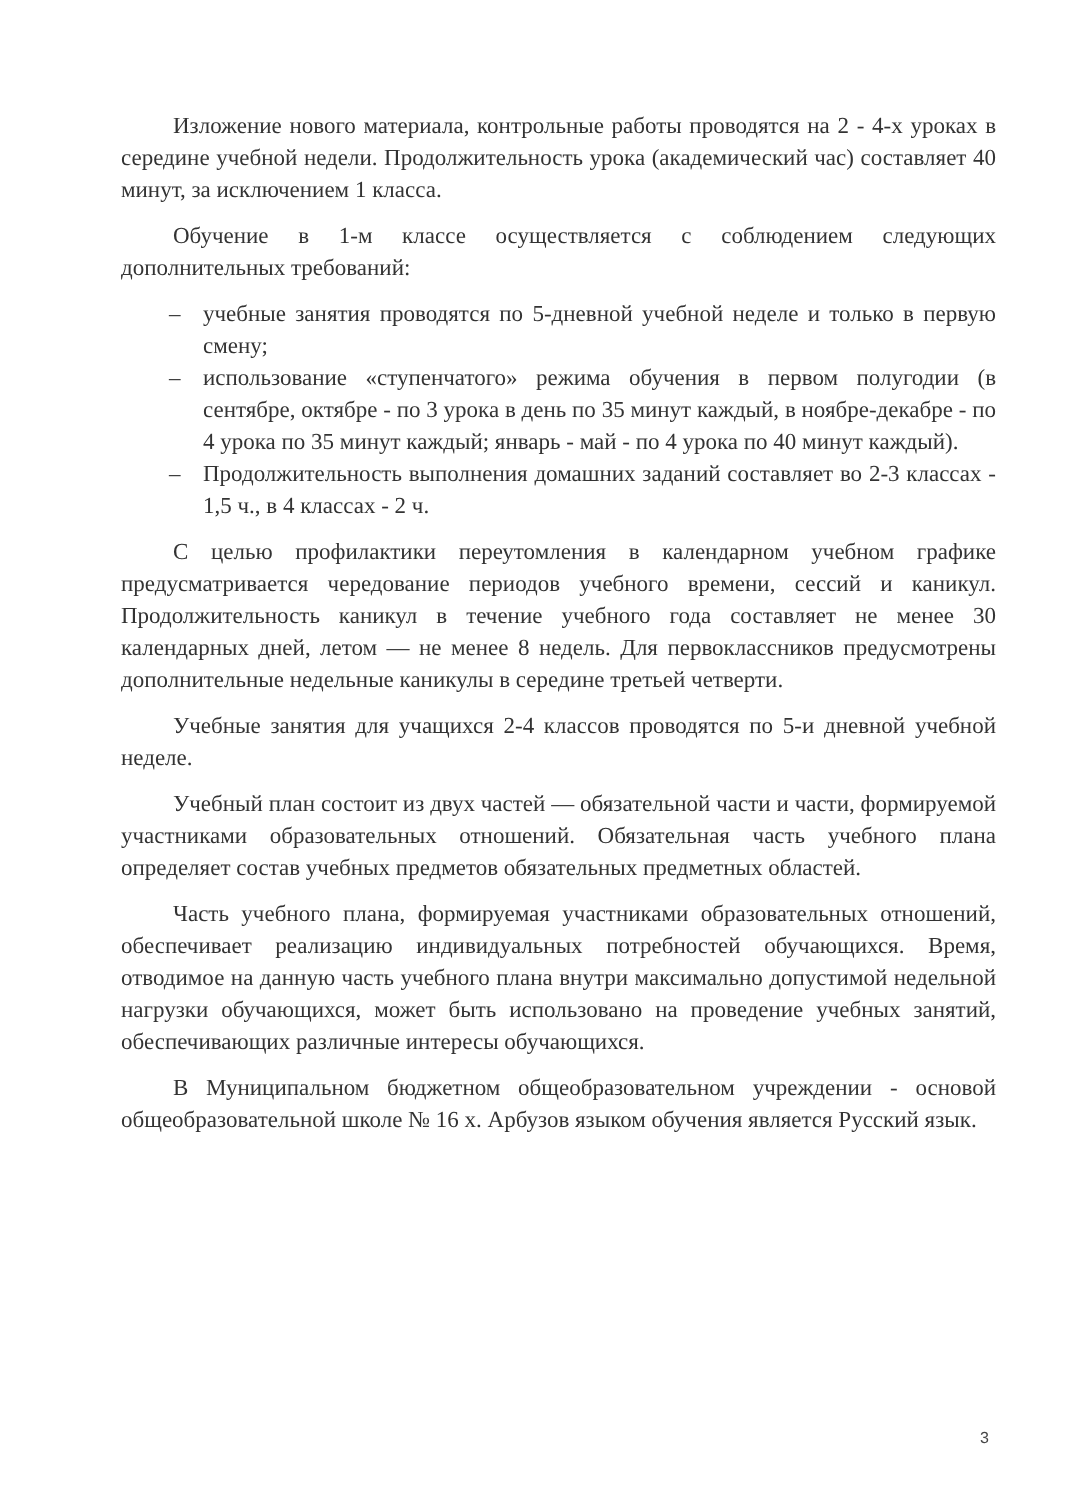Изложение нового материала, контрольные работы проводятся на 2 - 4-х уроках в середине учебной недели. Продолжительность урока (академический час) составляет 40 минут, за исключением 1 класса.
Обучение в 1-м классе осуществляется с соблюдением следующих дополнительных требований:
– учебные занятия проводятся по 5-дневной учебной неделе и только в первую смену;
– использование «ступенчатого» режима обучения в первом полугодии (в сентябре, октябре - по 3 урока в день по 35 минут каждый, в ноябре-декабре - по 4 урока по 35 минут каждый; январь - май - по 4 урока по 40 минут каждый).
– Продолжительность выполнения домашних заданий составляет во 2-3 классах - 1,5 ч., в 4 классах - 2 ч.
С целью профилактики переутомления в календарном учебном графике предусматривается чередование периодов учебного времени, сессий и каникул. Продолжительность каникул в течение учебного года составляет не менее 30 календарных дней, летом — не менее 8 недель. Для первоклассников предусмотрены дополнительные недельные каникулы в середине третьей четверти.
Учебные занятия для учащихся 2-4 классов проводятся по 5-и дневной учебной неделе.
Учебный план состоит из двух частей — обязательной части и части, формируемой участниками образовательных отношений. Обязательная часть учебного плана определяет состав учебных предметов обязательных предметных областей.
Часть учебного плана, формируемая участниками образовательных отношений, обеспечивает реализацию индивидуальных потребностей обучающихся. Время, отводимое на данную часть учебного плана внутри максимально допустимой недельной нагрузки обучающихся, может быть использовано на проведение учебных занятий, обеспечивающих различные интересы обучающихся.
В Муниципальном бюджетном общеобразовательном учреждении - основой общеобразовательной школе № 16 х. Арбузов языком обучения является Русский язык.
3